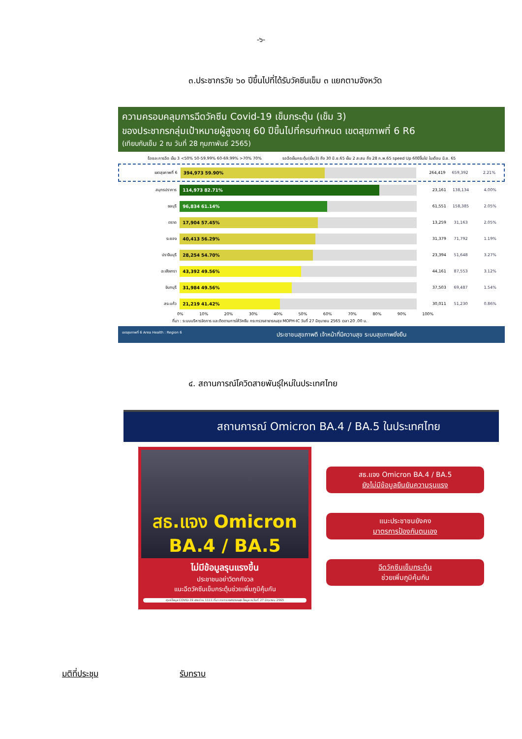-๖-
๓.ประชากรวัย ๖๐ ปีขึ้นไปที่ได้รับวัคซีนเข็ม ๓ แยกตามจังหวัด
ความครอบคลุมการฉีดวัคซีน Covid-19 เข็มกระตุ้น (เข็ม 3)
ของประชากรกลุ่มเป้าหมายผู้สูงอายุ 60 ปีขึ้นไปที่ครบกำหนด เขตสุขภาพที่ 6 R6
(เทียบกับเข็ม 2 ณ วันที่ 28 กุมภาพันธ์ 2565)
ร้อยละการฉีด เข็ม 3 <50% 50-59.99% 60-69.99% >70% 70% รอฉีดเข็มกระตุ้น(เข็ม3) ถึง 30 มิ.ย.65 เข็ม 2 สะสม ถึง 28 ก.พ.65 speed Up 60ปีขึ้นไป ในเดือน มิ.ย. 65
เขตสุขภาพที่ 6
394,973 59.90%
264,419 659,392 2.21%
สมุทรปราการ
114,973 82.71%
23,161 138,134 4.00%
ชลบุรี
96,834 61.14%
61,551 158,385 2.05%
ตราด
17,904 57.45%
13,259 31,163 2.05%
ระยอง
40,413 56.29%
31,379 71,792 1.19%
ปราจีนบุรี
28,254 54.70%
23,394 51,648 3.27%
ฉะเชิงเทรา
43,392 49.56%
44,161 87,553 3.12%
จันทบุรี
31,984 49.56%
37,503 69,487 1.54%
สระแก้ว
21,219 41.42%
30,011 51,230 0.86%
0% 10% 20% 30% 40% 50% 60% 70% 80% 90% 100%
ที่มา : ระบบบริหารจัดการ และติดตามการให้วัคซีน กระทรวงสาธารณสุข MOPH-IC วันที่ 27 มิถุนายน 2565 เวลา 20 .00 น.
เขตสุขภาพที่ 6 Area Health : Region 6 ประชาชนสุขภาพดี เจ้าหน้าที่มีความสุข ระบบสุขภาพยั่งยืน
๔. สถานการณ์โควิดสายพันธุ์ใหม่ในประเทศไทย
สถานการณ์ Omicron BA.4 / BA.5 ในประเทศไทย
สธ.แจง Omicron
BA.4 / BA.5
ไม่มีข้อมูลรุนแรงขึ้น
ประชาชนอย่าวิตกกังวล
แนะฉีดวัคซีนเข็มกระตุ้นช่วยเพิ่มภูมิคุ้มกัน
ศูนย์ข้อมูล COVID-19 สายด่วน 1111 ที่มา กระทรวงสาธารณสุข ข้อมูล ณ วันที่ 27 มิถุนายน 2565
สธ.แจง Omicron BA.4 / BA.5
ยังไม่มีข้อมูลยืนยันความรุนแรง
แนะประชาชนยังคง
มาตรการป้องกันตนเอง
ฉีดวัคซีนเข็มกระตุ้น
ช่วยเพิ่มภูมิคุ้มกัน
มติที่ประชุม รับทราบ